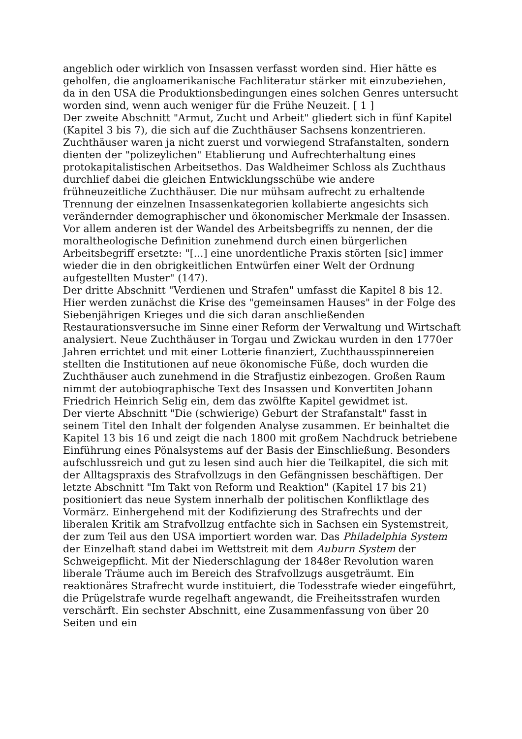angeblich oder wirklich von Insassen verfasst worden sind. Hier hätte es geholfen, die angloamerikanische Fachliteratur stärker mit einzubeziehen, da in den USA die Produktionsbedingungen eines solchen Genres untersucht worden sind, wenn auch weniger für die Frühe Neuzeit. [ 1 ]
Der zweite Abschnitt "Armut, Zucht und Arbeit" gliedert sich in fünf Kapitel (Kapitel 3 bis 7), die sich auf die Zuchthäuser Sachsens konzentrieren. Zuchthäuser waren ja nicht zuerst und vorwiegend Strafanstalten, sondern dienten der "polizeylichen" Etablierung und Aufrechterhaltung eines protokapitalistischen Arbeitsethos. Das Waldheimer Schloss als Zuchthaus durchlief dabei die gleichen Entwicklungsschübe wie andere frühneuzeitliche Zuchthäuser. Die nur mühsam aufrecht zu erhaltende Trennung der einzelnen Insassenkategorien kollabierte angesichts sich verändernder demographischer und ökonomischer Merkmale der Insassen. Vor allem anderen ist der Wandel des Arbeitsbegriffs zu nennen, der die moraltheologische Definition zunehmend durch einen bürgerlichen Arbeitsbegriff ersetzte: "[...] eine unordentliche Praxis störten [sic] immer wieder die in den obrigkeitlichen Entwürfen einer Welt der Ordnung aufgestellten Muster" (147).
Der dritte Abschnitt "Verdienen und Strafen" umfasst die Kapitel 8 bis 12. Hier werden zunächst die Krise des "gemeinsamen Hauses" in der Folge des Siebenjährigen Krieges und die sich daran anschließenden Restaurationsversuche im Sinne einer Reform der Verwaltung und Wirtschaft analysiert. Neue Zuchthäuser in Torgau und Zwickau wurden in den 1770er Jahren errichtet und mit einer Lotterie finanziert, Zuchthausspinnereien stellten die Institutionen auf neue ökonomische Füße, doch wurden die Zuchthäuser auch zunehmend in die Strafjustiz einbezogen. Großen Raum nimmt der autobiographische Text des Insassen und Konvertiten Johann Friedrich Heinrich Selig ein, dem das zwölfte Kapitel gewidmet ist.
Der vierte Abschnitt "Die (schwierige) Geburt der Strafanstalt" fasst in seinem Titel den Inhalt der folgenden Analyse zusammen. Er beinhaltet die Kapitel 13 bis 16 und zeigt die nach 1800 mit großem Nachdruck betriebene Einführung eines Pönalsystems auf der Basis der Einschließung. Besonders aufschlussreich und gut zu lesen sind auch hier die Teilkapitel, die sich mit der Alltagspraxis des Strafvollzugs in den Gefängnissen beschäftigen. Der letzte Abschnitt "Im Takt von Reform und Reaktion" (Kapitel 17 bis 21) positioniert das neue System innerhalb der politischen Konfliktlage des Vormärz. Einhergehend mit der Kodifizierung des Strafrechts und der liberalen Kritik am Strafvollzug entfachte sich in Sachsen ein Systemstreit, der zum Teil aus den USA importiert worden war. Das Philadelphia System der Einzelhaft stand dabei im Wettstreit mit dem Auburn System der Schweigepflicht. Mit der Niederschlagung der 1848er Revolution waren liberale Träume auch im Bereich des Strafvollzugs ausgeträumt. Ein reaktionäres Strafrecht wurde instituiert, die Todesstrafe wieder eingeführt, die Prügelstrafe wurde regelhaft angewandt, die Freiheitsstrafen wurden verschärft. Ein sechster Abschnitt, eine Zusammenfassung von über 20 Seiten und ein